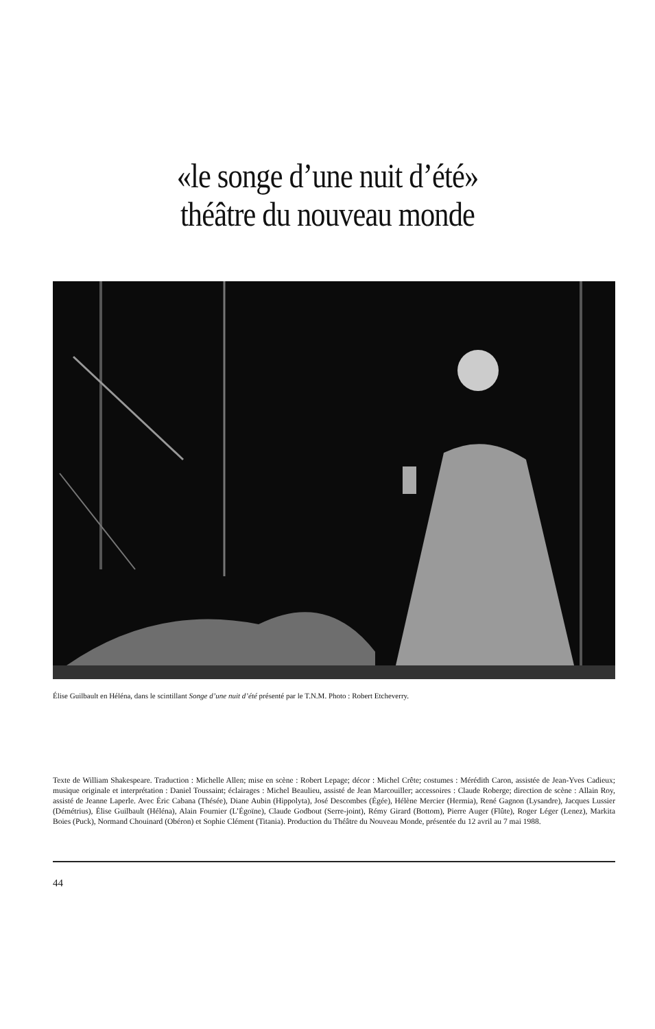«le songe d’une nuit d’été»
théâtre du nouveau monde
Élise Guilbault en Héléna, dans le scintillant Songe d’une nuit d’été présenté par le T.N.M. Photo : Robert Etcheverry.
Texte de William Shakespeare. Traduction : Michelle Allen; mise en scène : Robert Lepage; décor : Michel Crête; costumes : Mérédith Caron, assistée de Jean-Yves Cadieux; musique originale et interprétation : Daniel Toussaint; éclairages : Michel Beaulieu, assisté de Jean Marcouiller; accessoires : Claude Roberge; direction de scène : Allain Roy, assisté de Jeanne Laperle. Avec Éric Cabana (Thésée), Diane Aubin (Hippolyta), José Descombes (Égée), Hélène Mercier (Hermia), René Gagnon (Lysandre), Jacques Lussier (Démétrius), Élise Guilbault (Héléna), Alain Fournier (L’Égoïne), Claude Godbout (Serre-joint), Rémy Girard (Bottom), Pierre Auger (Flûte), Roger Léger (Lenez), Markita Boies (Puck), Normand Chouinard (Obéron) et Sophie Clément (Titania). Production du Théâtre du Nouveau Monde, présentée du 12 avril au 7 mai 1988.
44